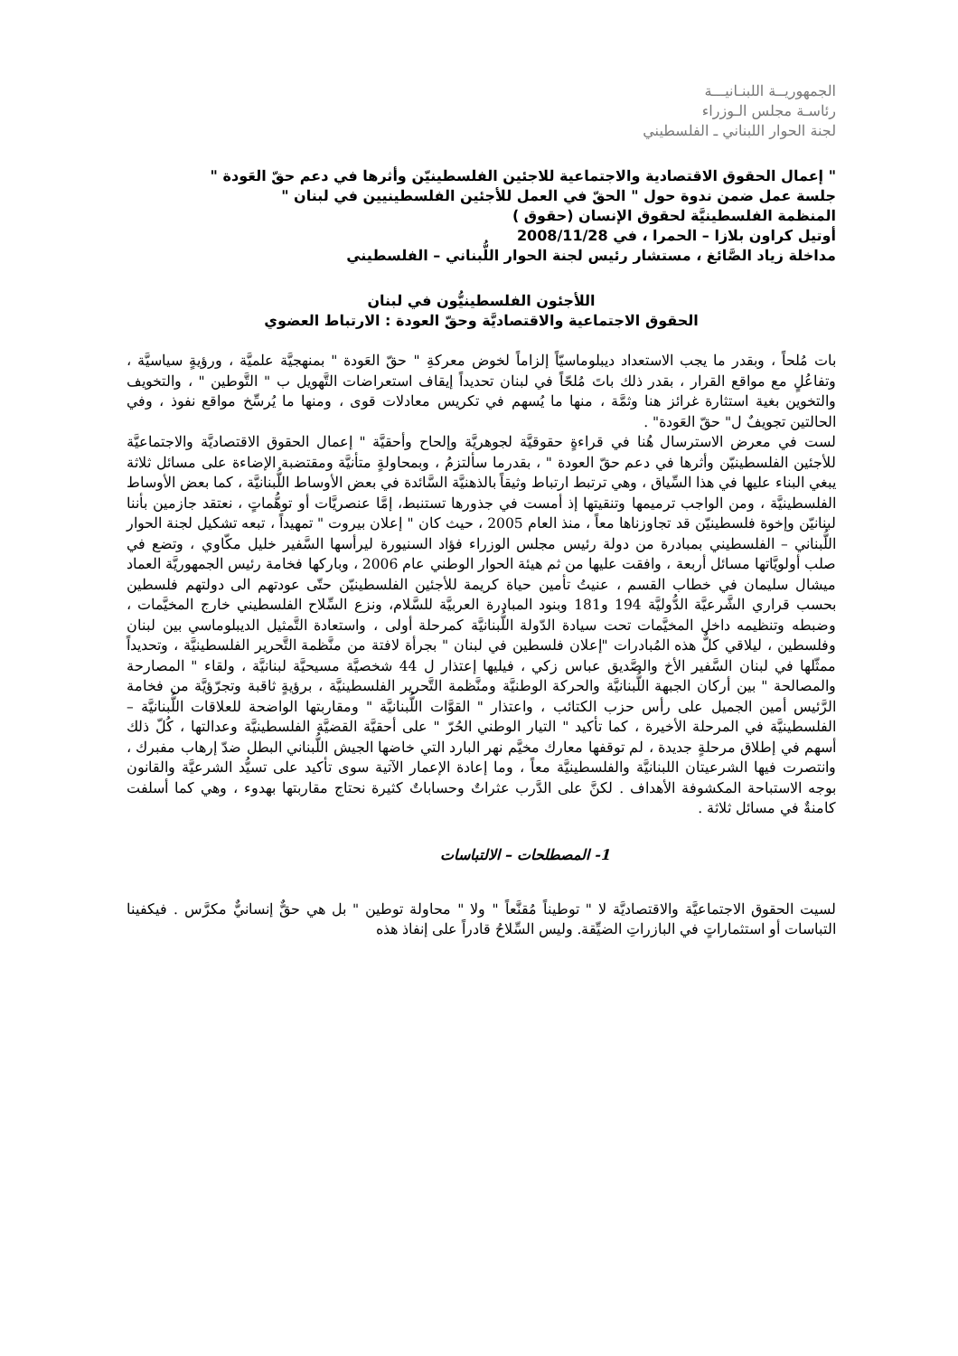الجمهوريــة اللبنـانيـــة
رئاسـة مجلس الـوزراء
لجنة الحوار اللبناني ـ الفلسطيني
" إعمال الحقوق الاقتصادية والاجتماعية للاجئين الفلسطينيّن وأثرها في دعم حقّ العَودة "
جلسة عمل ضمن ندوة حول " الحقّ في العمل للأجئين الفلسطينيين في لبنان "
المنظمة الفلسطينيَّة لحقوق الإنسان (حقوق )
أوتيل كراون بلازا – الحمرا ، في 2008/11/28
مداخلة زياد الصَّائغ ، مستشار رئيس لجنة الحوار اللُّبناني – الفلسطيني
اللأجئون الفلسطينيُّون في لبنان
الحقوق الاجتماعية والاقتصاديَّة وحقّ العودة : الارتباط العضوي
بات مُلحاً ، وبقدر ما يجب الاستعداد ديبلوماسيّاً إلزاماً لخوض معركةِ " حقّ العَودة " بمنهجيَّة علميَّة ، ورؤيةٍ سياسيَّة ، وتفاعُلٍ مع مواقع القرار ، بقدر ذلك باتَ مُلحّاً في لبنان تحديداً إيقاف استعراضات التَّهويل ب " التَّوطين " ، والتخويف والتخوين بغية استثارة غرائز هنا وثمَّة ، منها ما يُسهم في تكريس معادلات قوى ، ومنها ما يُرسِّخ مواقع نفوذ ، وفي الحالتين تجويفٌ ل" حقّ العَودة" .
لست في معرض الاسترسال هُنا في قراءةٍ حقوقيَّة لجوهريَّة وإلحاح وأحقيَّة " إعمال الحقوق الاقتصاديَّة والاجتماعيَّة للأجئين الفلسطينيّن وأثرها في دعم حقّ العودة " ، بقدرما سألتزمُ ، وبمحاولةٍ متأنيَّة ومقتضبة الإضاءة على مسائل ثلاثة يبغي البناء عليها في هذا السِّياق ، وهي ترتبط ارتباط وثيقاً بالذهنيَّة السَّائدة في بعض الأوساط اللُّبنانيَّة ، كما بعض الأوساط الفلسطينيَّة ، ومن الواجب ترميمها وتنقيتها إذ أمست في جذورها تستنبط، إمَّا عنصريَّات أو توهُّماتٍ ، نعتقد جازمين بأننا لبنانيّن وإخوة فلسطينيّن قد تجاوزناها معاً ، منذ العام 2005 ، حيث كان " إعلان بيروت " تمهيداً ، تبعه تشكيل لجنة الحوار اللُّبناني – الفلسطيني بمبادرة من دولة رئيس مجلس الوزراء فؤاد السنيورة ليرأسها السَّفير خليل مكّاوي ، وتضع في صلب أولويَّاتها مسائل أربعة ، وافقت عليها من ثم هيئة الحوار الوطني عام 2006 ، وباركها فخامة رئيس الجمهوريَّة العماد ميشال سليمان في خطاب القسم ، عنيتُ تأمين حياة كريمة للأجئين الفلسطينيّن حتّى عودتهم الى دولتهم فلسطين بحسب قراري الشَّرعيَّة الدُّوليَّة 194 و181 وبنود المبادرة العربيَّة للسَّلام، ونزع السِّلاح الفلسطيني خارج المخيَّمات ، وضبطه وتنظيمه داخل المخيَّمات تحت سيادة الدّولة اللُّبنانيَّة كمرحلة أولى ، واستعادة التَّمثيل الديبلوماسي بين لبنان وفلسطين ، ليلاقي كلٌّ هذه المُبادرات "إعلان فلسطين في لبنان " بجرأة لافتة من منَّظمة التَّحرير الفلسطينيَّة ، وتحديداً ممثّلها في لبنان السَّفير الأخ والصَّديق عباس زكي ، فيليها إعتذار ل 44 شخصيَّة مسيحيَّة لبنانيَّة ، ولقاء " المصارحة والمصالحة " بين أركان الجبهة اللُّبنانيَّة والحركة الوطنيَّة ومنَّظمة التَّحرير الفلسطينيَّة ، برؤيةٍ ثاقبة وتجرّؤيَّة من فخامة الرَّئيس أمين الجميل على رأس حزب الكتائب ، واعتذار " القوَّات اللُّبنانيَّة " ومقاربتها الواضحة للعلاقات اللُّبنانيَّة – الفلسطينيَّة في المرحلة الأخيرة ، كما تأكيد " التيار الوطني الحُرّ " على أحقيَّة القضيَّة الفلسطينيَّة وعدالتها ، كُلّ ذلك أسهم في إطلاق مرحلةٍ جديدة ، لم توقفها معارك مخيَّم نهر البارد التي خاضها الجيش اللُّبناني البطل ضدّ إرهاب مفبرك ، وانتصرت فيها الشرعيتان اللبنانيَّة والفلسطينيَّة معاً ، وما إعادة الإعمار الآتية سوى تأكيد على تسيُّد الشرعيَّة والقانون بوجه الاستباحة المكشوفة الأهداف . لكنَّ على الدَّرب عثراتٌ وحساباتٌ كثيرة نحتاج مقاربتها بهدوء ، وهي كما أسلفت كامنةٌ في مسائل ثلاثة .
1- المصطلحات – الالتباسات
لسيت الحقوق الاجتماعيَّة والاقتصاديَّة لا " توطيناً مُقنَّعاً " ولا " محاولة توطين " بل هي حقٌّ إنسانيٌّ مكرَّس . فيكفينا التباسات أو استثماراتٍ في البازراتِ الضيِّقة. وليس السِّلاحُ قادراً على إنفاذ هذه